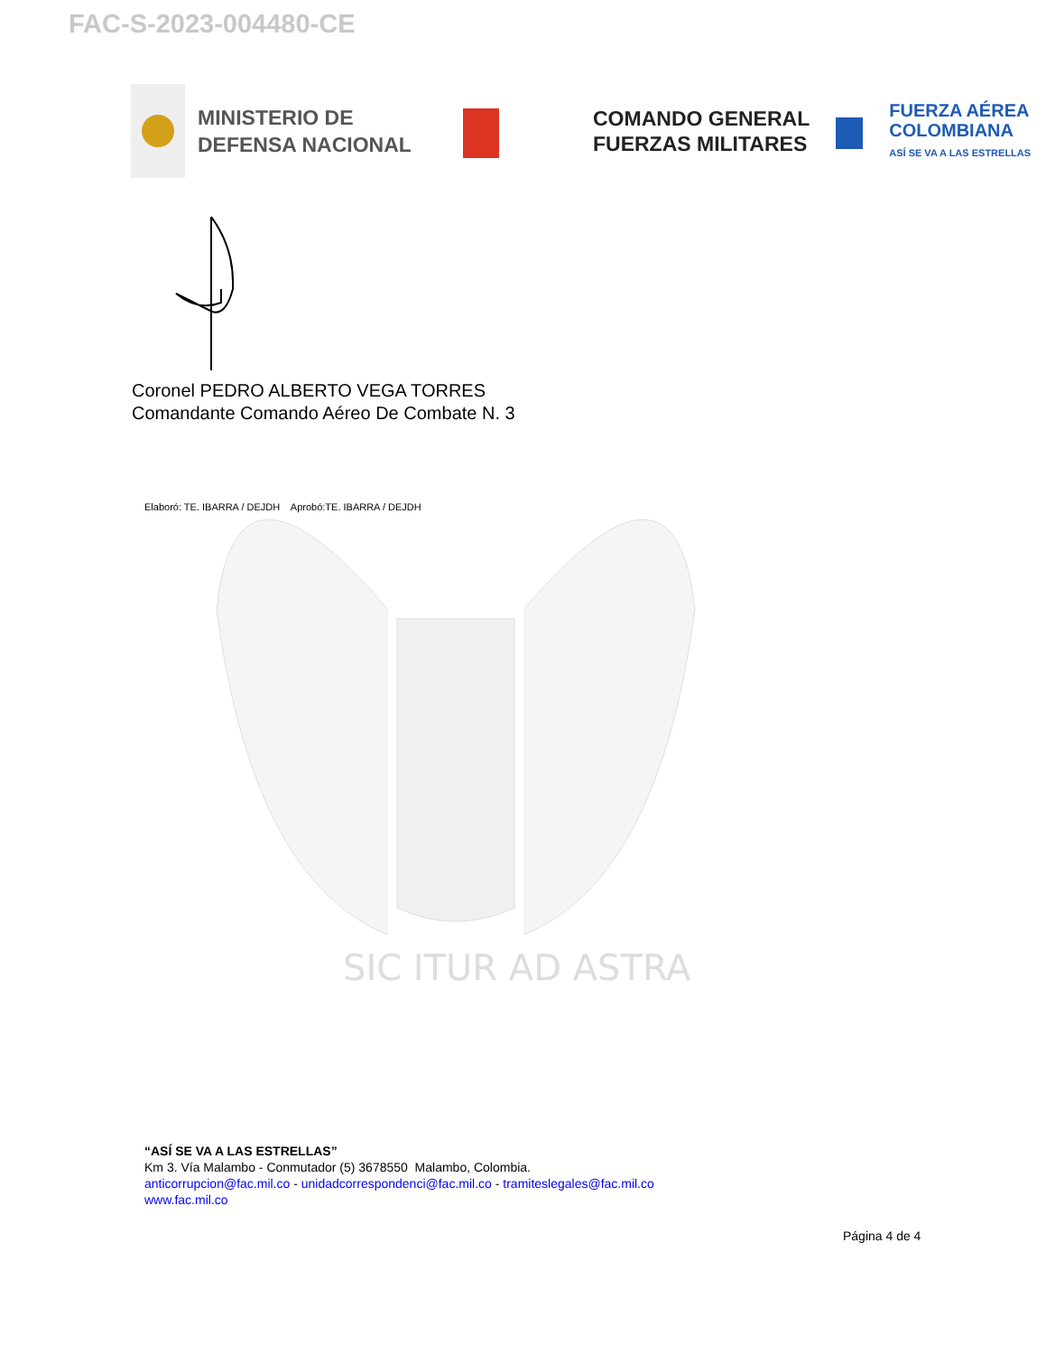FAC-S-2023-004480-CE
MINISTERIO DE DEFENSA NACIONAL
COMANDO GENERAL
FUERZAS MILITARES
FUERZA AÉREA
COLOMBIANA
ASÍ SE VA A LAS ESTRELLAS
SIC ITUR AD ASTRA
Coronel PEDRO ALBERTO VEGA TORRES
Comandante Comando Aéreo De Combate N. 3
Elaboró: TE. IBARRA / DEJDH Aprobó:TE. IBARRA / DEJDH
“ASÍ SE VA A LAS ESTRELLAS”
Km 3. Vía Malambo - Conmutador (5) 3678550 Malambo, Colombia.
anticorrupcion@fac.mil.co - unidadcorrespondenci@fac.mil.co - tramiteslegales@fac.mil.co
www.fac.mil.co
Página 4 de 4